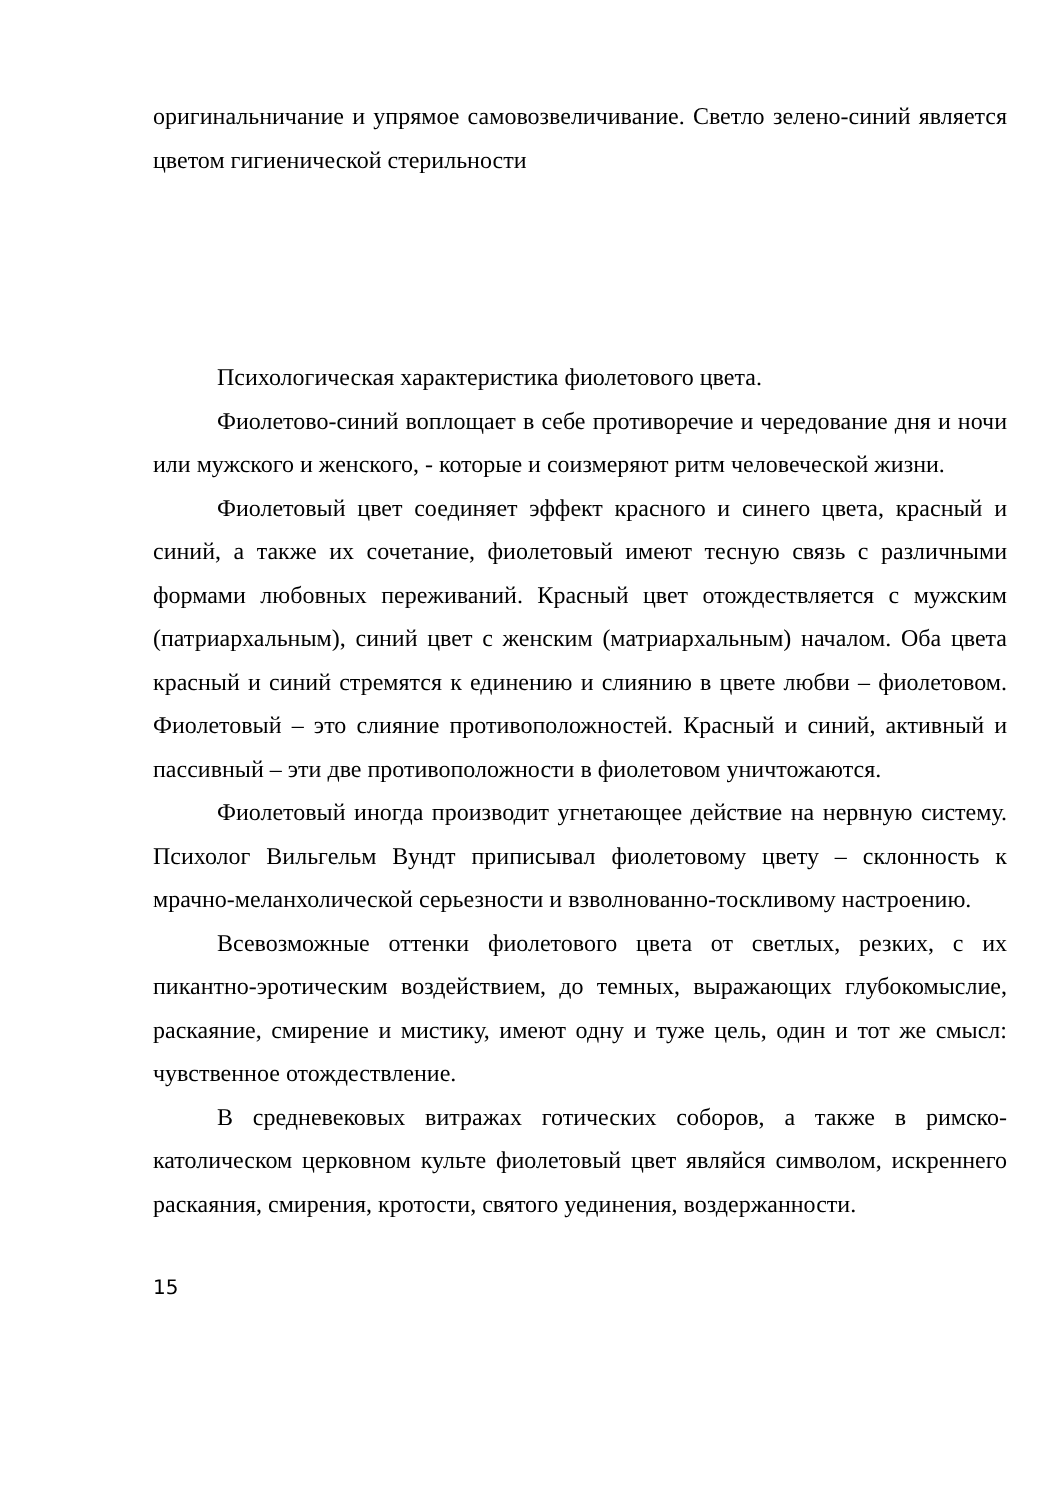оригинальничание и упрямое самовозвеличивание. Светло зелено-синий является цветом гигиенической стерильности
Психологическая характеристика фиолетового цвета.
Фиолетово-синий воплощает в себе противоречие и чередование дня и ночи или мужского и женского, - которые и соизмеряют ритм человеческой жизни.
Фиолетовый цвет соединяет эффект красного и синего цвета, красный и синий, а также их сочетание, фиолетовый имеют тесную связь с различными формами любовных переживаний. Красный цвет отождествляется с мужским (патриархальным), синий цвет с женским (матриархальным) началом. Оба цвета красный и синий стремятся к единению и слиянию в цвете любви – фиолетовом. Фиолетовый – это слияние противоположностей. Красный и синий, активный и пассивный – эти две противоположности в фиолетовом уничтожаются.
Фиолетовый иногда производит угнетающее действие на нервную систему. Психолог Вильгельм Вундт приписывал фиолетовому цвету – склонность к мрачно-меланхолической серьезности и взволнованно-тоскливому настроению.
Всевозможные оттенки фиолетового цвета от светлых, резких, с их пикантно-эротическим воздействием, до темных, выражающих глубокомыслие, раскаяние, смирение и мистику, имеют одну и туже цель, один и тот же смысл: чувственное отождествление.
В средневековых витражах готических соборов, а также в римско-католическом церковном культе фиолетовый цвет являйся символом, искреннего раскаяния, смирения, кротости, святого уединения, воздержанности.
15